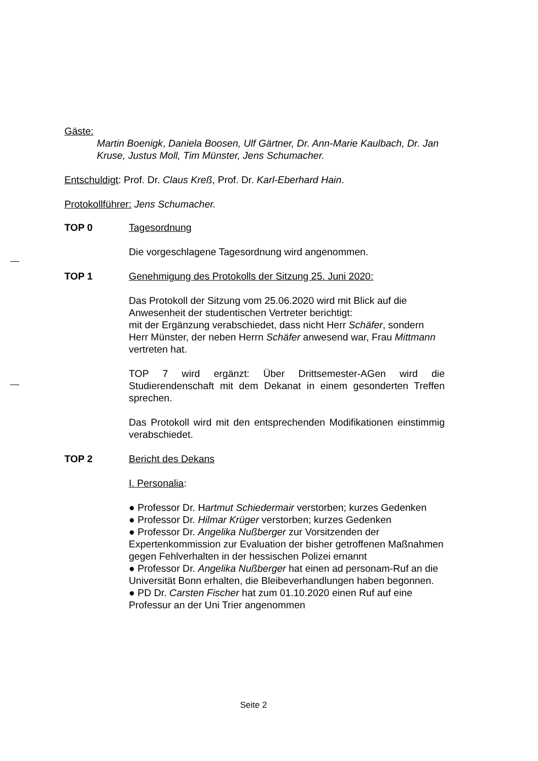Gäste:
Martin Boenigk, Daniela Boosen, Ulf Gärtner, Dr. Ann-Marie Kaulbach, Dr. Jan Kruse, Justus Moll, Tim Münster, Jens Schumacher.
Entschuldigt: Prof. Dr. Claus Kreß, Prof. Dr. Karl-Eberhard Hain.
Protokollführer: Jens Schumacher.
TOP 0 Tagesordnung
Die vorgeschlagene Tagesordnung wird angenommen.
TOP 1 Genehmigung des Protokolls der Sitzung 25. Juni 2020:
Das Protokoll der Sitzung vom 25.06.2020 wird mit Blick auf die Anwesenheit der studentischen Vertreter berichtigt:
mit der Ergänzung verabschiedet, dass nicht Herr Schäfer, sondern Herr Münster, der neben Herrn Schäfer anwesend war, Frau Mittmann vertreten hat.
TOP 7 wird ergänzt: Über Drittsemester-AGen wird die Studierendenschaft mit dem Dekanat in einem gesonderten Treffen sprechen.
Das Protokoll wird mit den entsprechenden Modifikationen einstimmig verabschiedet.
TOP 2 Bericht des Dekans
I. Personalia:
● Professor Dr. Hartmut Schiedermair verstorben; kurzes Gedenken
● Professor Dr. Hilmar Krüger verstorben; kurzes Gedenken
● Professor Dr. Angelika Nußberger zur Vorsitzenden der Expertenkommission zur Evaluation der bisher getroffenen Maßnahmen gegen Fehlverhalten in der hessischen Polizei ernannt
● Professor Dr. Angelika Nußberger hat einen ad personam-Ruf an die Universität Bonn erhalten, die Bleibeverhandlungen haben begonnen.
● PD Dr. Carsten Fischer hat zum 01.10.2020 einen Ruf auf eine Professur an der Uni Trier angenommen
Seite 2